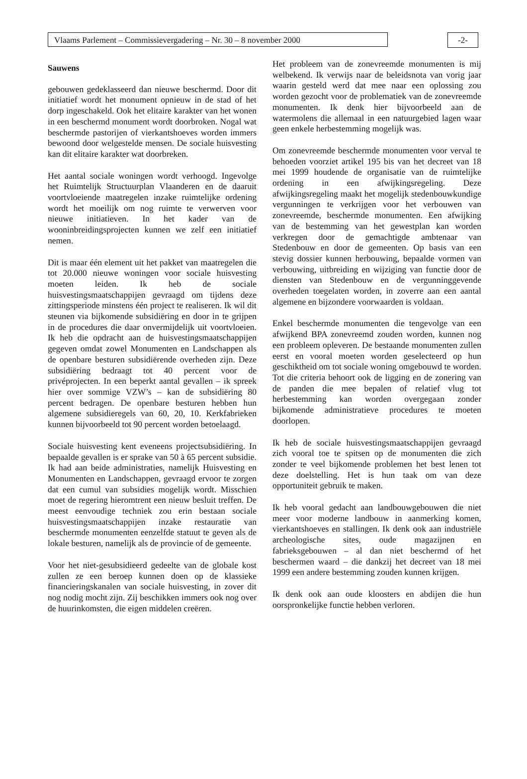Vlaams Parlement – Commissievergadering – Nr. 30 – 8 november 2000 -2-
Sauwens
gebouwen gedeklasseerd dan nieuwe beschermd. Door dit initiatief wordt het monument opnieuw in de stad of het dorp ingeschakeld. Ook het elitaire karakter van het wonen in een beschermd monument wordt doorbroken. Nogal wat beschermde pastorijen of vierkantshoeves worden immers bewoond door welgestelde mensen. De sociale huisvesting kan dit elitaire karakter wat doorbreken.
Het aantal sociale woningen wordt verhoogd. Ingevolge het Ruimtelijk Structuurplan Vlaanderen en de daaruit voortvloeiende maatregelen inzake ruimtelijke ordening wordt het moeilijk om nog ruimte te verwerven voor nieuwe initiatieven. In het kader van de wooninbreidingsprojecten kunnen we zelf een initiatief nemen.
Dit is maar één element uit het pakket van maatregelen die tot 20.000 nieuwe woningen voor sociale huisvesting moeten leiden. Ik heb de sociale huisvestingsmaatschappijen gevraagd om tijdens deze zittingsperiode minstens één project te realiseren. Ik wil dit steunen via bijkomende subsidiëring en door in te grijpen in de procedures die daar onvermijdelijk uit voortvloeien. Ik heb die opdracht aan de huisvestingsmaatschappijen gegeven omdat zowel Monumenten en Landschappen als de openbare besturen subsidiërende overheden zijn. Deze subsidiëring bedraagt tot 40 percent voor de privéprojecten. In een beperkt aantal gevallen – ik spreek hier over sommige VZW’s – kan de subsidiëring 80 percent bedragen. De openbare besturen hebben hun algemene subsidieregels van 60, 20, 10. Kerkfabrieken kunnen bijvoorbeeld tot 90 percent worden betoelaagd.
Sociale huisvesting kent eveneens projectsubsidiëring. In bepaalde gevallen is er sprake van 50 à 65 percent subsidie. Ik had aan beide administraties, namelijk Huisvesting en Monumenten en Landschappen, gevraagd ervoor te zorgen dat een cumul van subsidies mogelijk wordt. Misschien moet de regering hieromtrent een nieuw besluit treffen. De meest eenvoudige techniek zou erin bestaan sociale huisvestingsmaatschappijen inzake restauratie van beschermde monumenten eenzelfde statuut te geven als de lokale besturen, namelijk als de provincie of de gemeente.
Voor het niet-gesubsidieerd gedeelte van de globale kost zullen ze een beroep kunnen doen op de klassieke financieringskanalen van sociale huisvesting, in zover dit nog nodig mocht zijn. Zij beschikken immers ook nog over de huurinkomsten, die eigen middelen creëren.
Het probleem van de zonevreemde monumenten is mij welbekend. Ik verwijs naar de beleidsnota van vorig jaar waarin gesteld werd dat mee naar een oplossing zou worden gezocht voor de problematiek van de zonevreemde monumenten. Ik denk hier bijvoorbeeld aan de watermolens die allemaal in een natuurgebied lagen waar geen enkele herbestemming mogelijk was.
Om zonevreemde beschermde monumenten voor verval te behoeden voorziet artikel 195 bis van het decreet van 18 mei 1999 houdende de organisatie van de ruimtelijke ordening in een afwijkingsregeling. Deze afwijkingsregeling maakt het mogelijk stedenbouwkundige vergunningen te verkrijgen voor het verbouwen van zonevreemde, beschermde monumenten. Een afwijking van de bestemming van het gewestplan kan worden verkregen door de gemachtigde ambtenaar van Stedenbouw en door de gemeenten. Op basis van een stevig dossier kunnen herbouwing, bepaalde vormen van verbouwing, uitbreiding en wijziging van functie door de diensten van Stedenbouw en de vergunninggevende overheden toegelaten worden, in zoverre aan een aantal algemene en bijzondere voorwaarden is voldaan.
Enkel beschermde monumenten die tengevolge van een afwijkend BPA zonevreemd zouden worden, kunnen nog een probleem opleveren. De bestaande monumenten zullen eerst en vooral moeten worden geselecteerd op hun geschiktheid om tot sociale woning omgebouwd te worden. Tot die criteria behoort ook de ligging en de zonering van de panden die mee bepalen of relatief vlug tot herbestemming kan worden overgegaan zonder bijkomende administratieve procedures te moeten doorlopen.
Ik heb de sociale huisvestingsmaatschappijen gevraagd zich vooral toe te spitsen op de monumenten die zich zonder te veel bijkomende problemen het best lenen tot deze doelstelling. Het is hun taak om van deze opportuniteit gebruik te maken.
Ik heb vooral gedacht aan landbouwgebouwen die niet meer voor moderne landbouw in aanmerking komen, vierkantshoeves en stallingen. Ik denk ook aan industriële archeologische sites, oude magazijnen en fabrieksgebouwen – al dan niet beschermd of het beschermen waard – die dankzij het decreet van 18 mei 1999 een andere bestemming zouden kunnen krijgen.
Ik denk ook aan oude kloosters en abdijen die hun oorspronkelijke functie hebben verloren.